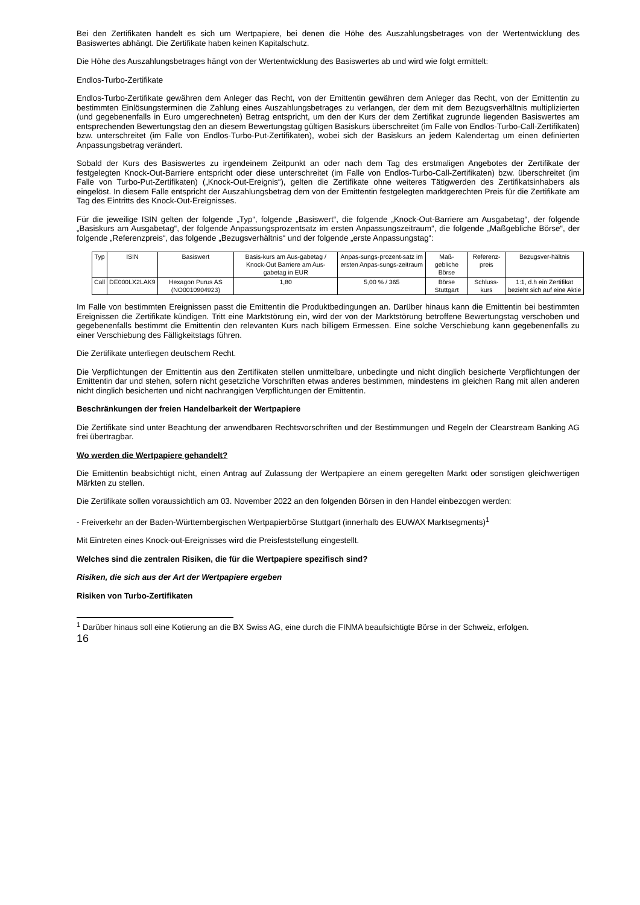Bei den Zertifikaten handelt es sich um Wertpapiere, bei denen die Höhe des Auszahlungsbetrages von der Wertentwicklung des Basiswertes abhängt. Die Zertifikate haben keinen Kapitalschutz.
Die Höhe des Auszahlungsbetrages hängt von der Wertentwicklung des Basiswertes ab und wird wie folgt ermittelt:
Endlos-Turbo-Zertifikate
Endlos-Turbo-Zertifikate gewähren dem Anleger das Recht, von der Emittentin gewähren dem Anleger das Recht, von der Emittentin zu bestimmten Einlösungsterminen die Zahlung eines Auszahlungsbetrages zu verlangen, der dem mit dem Bezugsverhältnis multiplizierten (und gegebenenfalls in Euro umgerechneten) Betrag entspricht, um den der Kurs der dem Zertifikat zugrunde liegenden Basiswertes am entsprechenden Bewertungstag den an diesem Bewertungstag gültigen Basiskurs überschreitet (im Falle von Endlos-Turbo-Call-Zertifikaten) bzw. unterschreitet (im Falle von Endlos-Turbo-Put-Zertifikaten), wobei sich der Basiskurs an jedem Kalendertag um einen definierten Anpassungsbetrag verändert.
Sobald der Kurs des Basiswertes zu irgendeinem Zeitpunkt an oder nach dem Tag des erstmaligen Angebotes der Zertifikate der festgelegten Knock-Out-Barriere entspricht oder diese unterschreitet (im Falle von Endlos-Turbo-Call-Zertifikaten) bzw. überschreitet (im Falle von Turbo-Put-Zertifikaten) („Knock-Out-Ereignis“), gelten die Zertifikate ohne weiteres Tätigwerden des Zertifikatsinhabers als eingelöst. In diesem Falle entspricht der Auszahlungsbetrag dem von der Emittentin festgelegten marktgerechten Preis für die Zertifikate am Tag des Eintritts des Knock-Out-Ereignisses.
Für die jeweilige ISIN gelten der folgende „Typ“, folgende „Basiswert“, die folgende „Knock-Out-Barriere am Ausgabetag“, der folgende „Basiskurs am Ausgabetag“, der folgende Anpassungsprozentsatz im ersten Anpassungszeitraum“, die folgende „Maßgebliche Börse“, der folgende „Referenzpreis“, das folgende „Bezugsverhältnis“ und der folgende „erste Anpassungstag“:
| Typ | ISIN | Basiswert | Basis-kurs am Aus-gabetag / Knock-Out Barriere am Aus-gabetag in EUR | Anpas-sungs-prozent-satz im ersten Anpas-sungs-zeitraum | Maß-gebliche Börse | Referenz-preis | Bezugsver-hältnis |
| --- | --- | --- | --- | --- | --- | --- | --- |
| Call | DE000LX2LAK9 | Hexagon Purus AS (NO0010904923) | 1,80 | 5,00 % / 365 | Börse Stuttgart | Schluss-kurs | 1:1, d.h ein Zertifikat bezieht sich auf eine Aktie |
Im Falle von bestimmten Ereignissen passt die Emittentin die Produktbedingungen an. Darüber hinaus kann die Emittentin bei bestimmten Ereignissen die Zertifikate kündigen. Tritt eine Marktstörung ein, wird der von der Marktstörung betroffene Bewertungstag verschoben und gegebenenfalls bestimmt die Emittentin den relevanten Kurs nach billigem Ermessen. Eine solche Verschiebung kann gegebenenfalls zu einer Verschiebung des Fälligkeitstags führen.
Die Zertifikate unterliegen deutschem Recht.
Die Verpflichtungen der Emittentin aus den Zertifikaten stellen unmittelbare, unbedingte und nicht dinglich besicherte Verpflichtungen der Emittentin dar und stehen, sofern nicht gesetzliche Vorschriften etwas anderes bestimmen, mindestens im gleichen Rang mit allen anderen nicht dinglich besicherten und nicht nachrangigen Verpflichtungen der Emittentin.
Beschränkungen der freien Handelbarkeit der Wertpapiere
Die Zertifikate sind unter Beachtung der anwendbaren Rechtsvorschriften und der Bestimmungen und Regeln der Clearstream Banking AG frei übertragbar.
Wo werden die Wertpapiere gehandelt?
Die Emittentin beabsichtigt nicht, einen Antrag auf Zulassung der Wertpapiere an einem geregelten Markt oder sonstigen gleichwertigen Märkten zu stellen.
Die Zertifikate sollen voraussichtlich am 03. November 2022 an den folgenden Börsen in den Handel einbezogen werden:
- Freiverkehr an der Baden-Württembergischen Wertpapierbörse Stuttgart (innerhalb des EUWAX Marktsegments)<sup>1</sup>
Mit Eintreten eines Knock-out-Ereignisses wird die Preisfeststellung eingestellt.
Welches sind die zentralen Risiken, die für die Wertpapiere spezifisch sind?
Risiken, die sich aus der Art der Wertpapiere ergeben
Risiken von Turbo-Zertifikaten
<sup>1</sup> Darüber hinaus soll eine Kotierung an die BX Swiss AG, eine durch die FINMA beaufsichtigte Börse in der Schweiz, erfolgen.
16